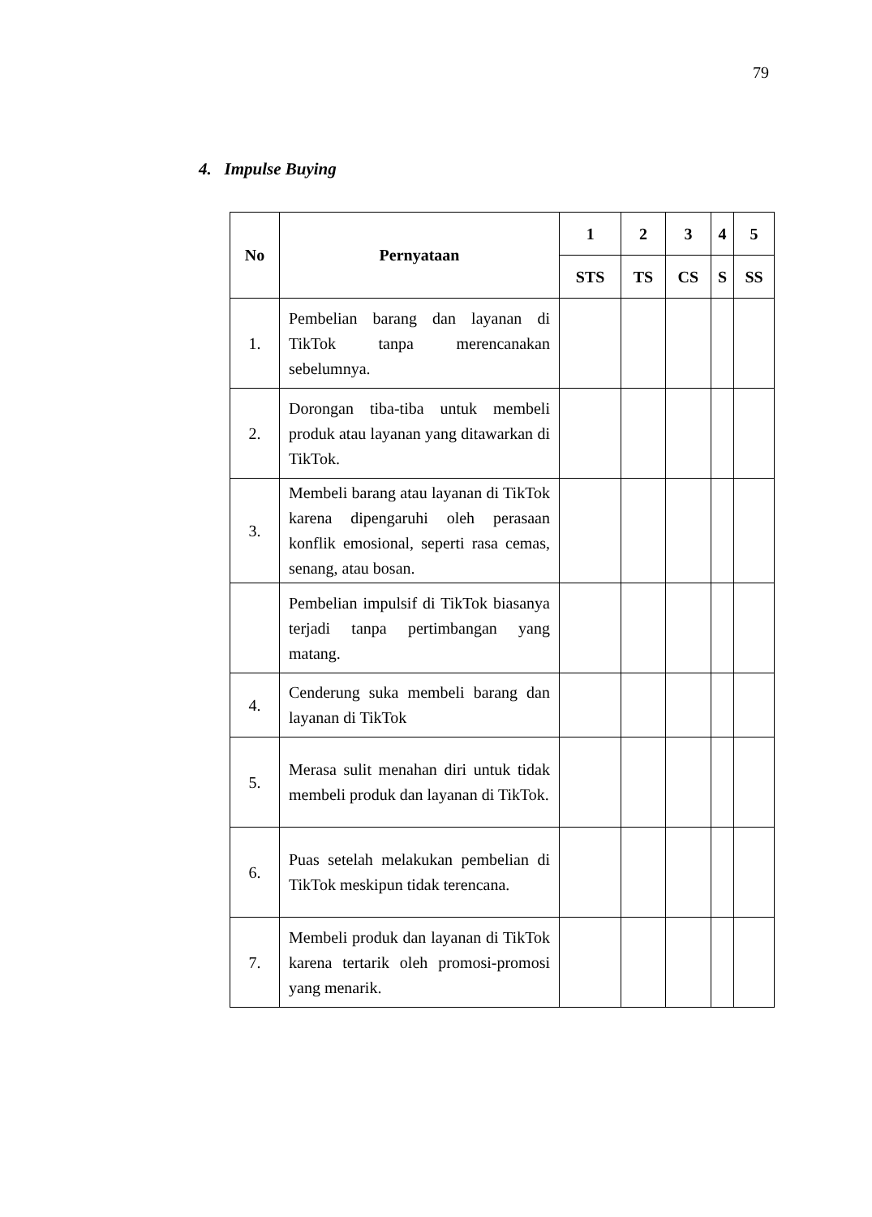79
4. Impulse Buying
| No | Pernyataan | 1 | 2 | 3 | 4 | 5 |
| --- | --- | --- | --- | --- | --- | --- |
| | | STS | TS | CS | S | SS |
| 1. | Pembelian barang dan layanan di TikTok tanpa merencanakan sebelumnya. | | | | | |
| 2. | Dorongan tiba-tiba untuk membeli produk atau layanan yang ditawarkan di TikTok. | | | | | |
| 3. | Membeli barang atau layanan di TikTok karena dipengaruhi oleh perasaan konflik emosional, seperti rasa cemas, senang, atau bosan. | | | | | |
| | Pembelian impulsif di TikTok biasanya terjadi tanpa pertimbangan yang matang. | | | | | |
| 4. | Cenderung suka membeli barang dan layanan di TikTok | | | | | |
| 5. | Merasa sulit menahan diri untuk tidak membeli produk dan layanan di TikTok. | | | | | |
| 6. | Puas setelah melakukan pembelian di TikTok meskipun tidak terencana. | | | | | |
| 7. | Membeli produk dan layanan di TikTok karena tertarik oleh promosi-promosi yang menarik. | | | | | |